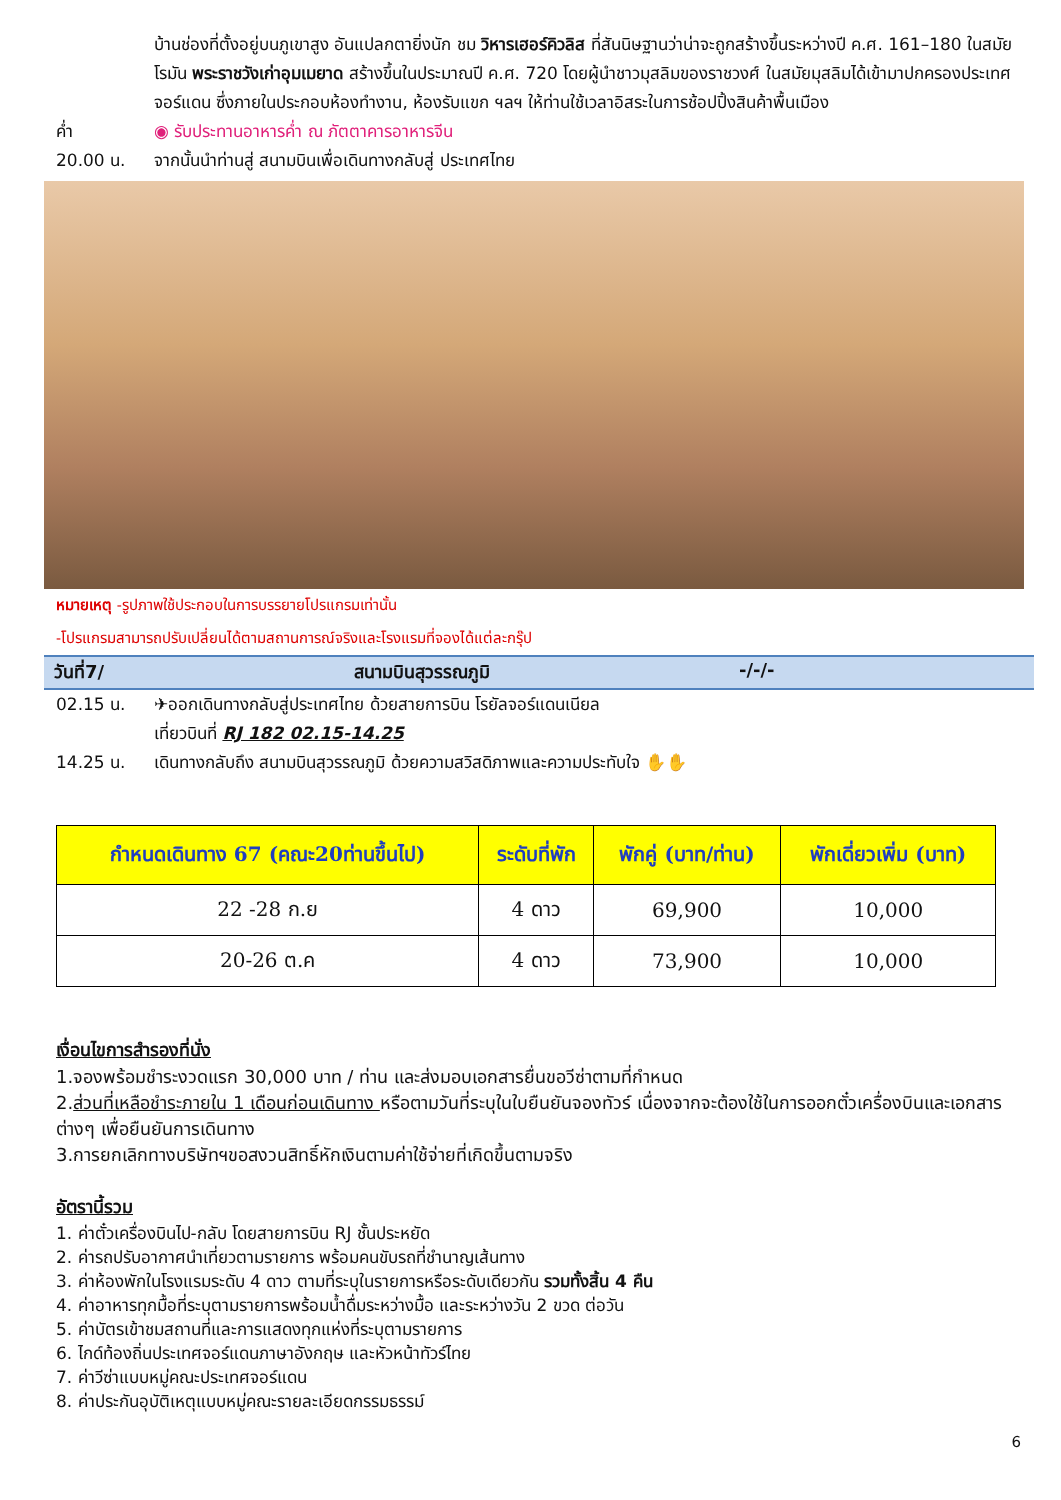บ้านช่องที่ตั้งอยู่บนภูเขาสูง อันแปลกตายิ่งนัก ชม วิหารเฮอร์คิวลิส ที่สันนิษฐานว่าน่าจะถูกสร้างขึ้นระหว่างปี ค.ศ. 161–180 ในสมัยโรมัน พระราชวังเก่าอุมเมยาด สร้างขึ้นในประมาณปี ค.ศ. 720 โดยผู้นำชาวมุสลิมของราชวงศ์ ในสมัยมุสลิมได้เข้ามาปกครองประเทศจอร์แดน ซึ่งภายในประกอบห้องทำงาน, ห้องรับแขก ฯลฯ ให้ท่านใช้เวลาอิสระในการช้อปปิ้งสินค้าพื้นเมือง
ค่ำ ◉ รับประทานอาหารค่ำ ณ ภัตตาคารอาหารจีน
20.00 น. จากนั้นนำท่านสู่ สนามบินเพื่อเดินทางกลับสู่ ประเทศไทย
หมายเหตุ -รูปภาพใช้ประกอบในการบรรยายโปรแกรมเท่านั้น
-โปรแกรมสามารถปรับเปลี่ยนได้ตามสถานการณ์จริงและโรงแรมที่จองได้แต่ละกรุ๊ป
วันที่7/ สนามบินสุวรรณภูมิ -/-/-
02.15 น. ✈ออกเดินทางกลับสู่ประเทศไทย ด้วยสายการบิน โรยัลจอร์แดนเนียล
เที่ยวบินที่ RJ 182 02.15-14.25
14.25 น. เดินทางกลับถึง สนามบินสุวรรณภูมิ ด้วยความสวิสดิภาพและความประทับใจ ✋✋
| กำหนดเดินทาง 67 (คณะ20ท่านขึ้นไป) | ระดับที่พัก | พักคู่ (บาท/ท่าน) | พักเดี่ยวเพิ่ม (บาท) |
| --- | --- | --- | --- |
| 22 -28 ก.ย | 4 ดาว | 69,900 | 10,000 |
| 20-26 ต.ค | 4 ดาว | 73,900 | 10,000 |
เงื่อนไขการสำรองที่นั่ง
1.จองพร้อมชำระงวดแรก 30,000 บาท / ท่าน และส่งมอบเอกสารยื่นขอวีซ่าตามที่กำหนด
2.ส่วนที่เหลือชำระภายใน 1 เดือนก่อนเดินทาง หรือตามวันที่ระบุในใบยืนยันจองทัวร์ เนื่องจากจะต้องใช้ในการออกตั๋วเครื่องบินและเอกสารต่างๆ เพื่อยืนยันการเดินทาง
3.การยกเลิกทางบริษัทฯขอสงวนสิทธิ์หักเงินตามค่าใช้จ่ายที่เกิดขึ้นตามจริง
อัตรานี้รวม
1. ค่าตั๋วเครื่องบินไป-กลับ โดยสายการบิน RJ ชั้นประหยัด
2. ค่ารถปรับอากาศนำเที่ยวตามรายการ พร้อมคนขับรถที่ชำนาญเส้นทาง
3. ค่าห้องพักในโรงแรมระดับ 4 ดาว ตามที่ระบุในรายการหรือระดับเดียวกัน รวมทั้งสิ้น 4 คืน
4. ค่าอาหารทุกมื้อที่ระบุตามรายการพร้อมน้ำดื่มระหว่างมื้อ และระหว่างวัน 2 ขวด ต่อวัน
5. ค่าบัตรเข้าชมสถานที่และการแสดงทุกแห่งที่ระบุตามรายการ
6. ไกด์ท้องถิ่นประเทศจอร์แดนภาษาอังกฤษ และหัวหน้าทัวร์ไทย
7. ค่าวีซ่าแบบหมู่คณะประเทศจอร์แดน
8. ค่าประกันอุบัติเหตุแบบหมู่คณะรายละเอียดกรรมธรรม์
6